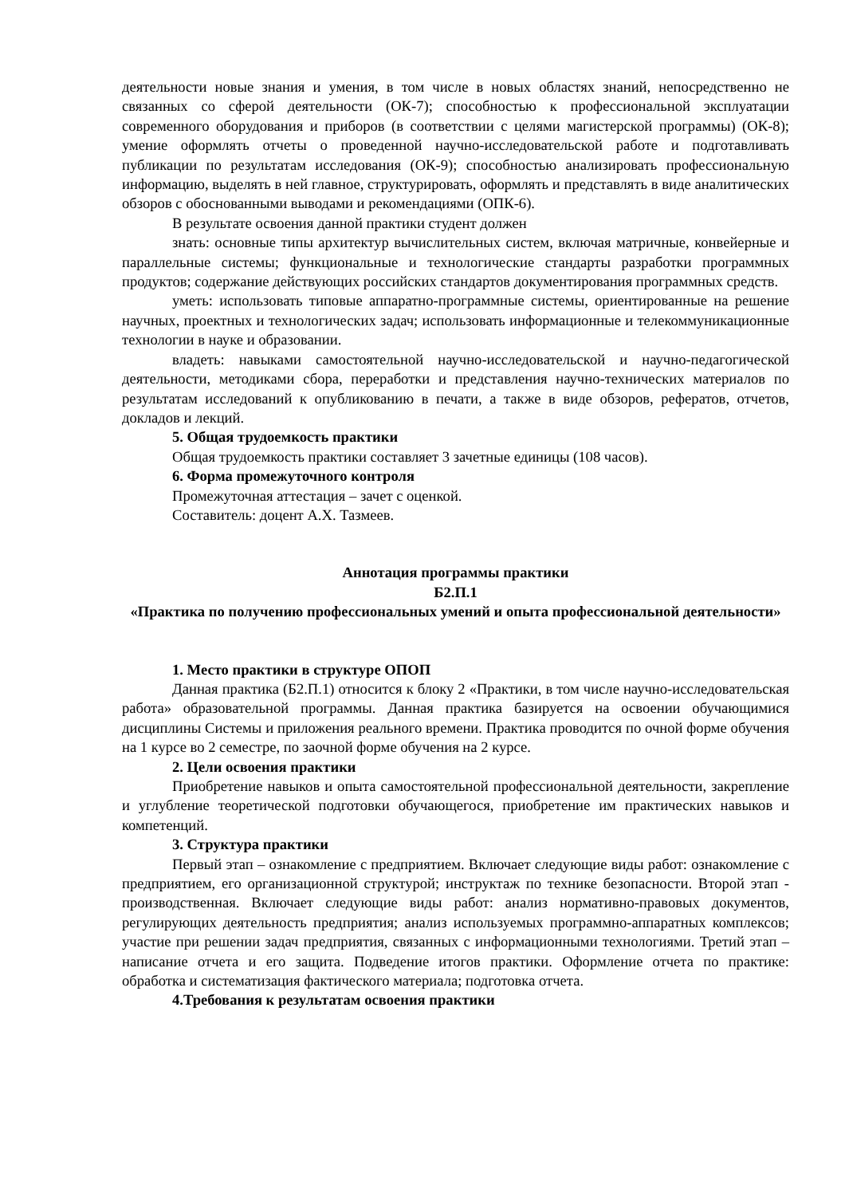деятельности новые знания и умения, в том числе в новых областях знаний, непосредственно не связанных со сферой деятельности (ОК-7); способностью к профессиональной эксплуатации современного оборудования и приборов (в соответствии с целями магистерской программы) (ОК-8); умение оформлять отчеты о проведенной научно-исследовательской работе и подготавливать публикации по результатам исследования (ОК-9); способностью анализировать профессиональную информацию, выделять в ней главное, структурировать, оформлять и представлять в виде аналитических обзоров с обоснованными выводами и рекомендациями (ОПК-6).
В результате освоения данной практики студент должен
знать: основные типы архитектур вычислительных систем, включая матричные, конвейерные и параллельные системы; функциональные и технологические стандарты разработки программных продуктов; содержание действующих российских стандартов документирования программных средств.
уметь: использовать типовые аппаратно-программные системы, ориентированные на решение научных, проектных и технологических задач; использовать информационные и телекоммуникационные технологии в науке и образовании.
владеть: навыками самостоятельной научно-исследовательской и научно-педагогической деятельности, методиками сбора, переработки и представления научно-технических материалов по результатам исследований к опубликованию в печати, а также в виде обзоров, рефератов, отчетов, докладов и лекций.
5. Общая трудоемкость практики
Общая трудоемкость практики составляет 3 зачетные единицы (108 часов).
6. Форма промежуточного контроля
Промежуточная аттестация – зачет с оценкой.
Составитель: доцент А.Х. Тазмеев.
Аннотация программы практики
Б2.П.1
«Практика по получению профессиональных умений и опыта профессиональной деятельности»
1. Место практики в структуре ОПОП
Данная практика (Б2.П.1) относится к блоку 2 «Практики, в том числе научно-исследовательская работа» образовательной программы. Данная практика базируется на освоении обучающимися дисциплины Системы и приложения реального времени. Практика проводится по очной форме обучения на 1 курсе во 2 семестре, по заочной форме обучения на 2 курсе.
2. Цели освоения практики
Приобретение навыков и опыта самостоятельной профессиональной деятельности, закрепление и углубление теоретической подготовки обучающегося, приобретение им практических навыков и компетенций.
3. Структура практики
Первый этап – ознакомление с предприятием. Включает следующие виды работ: ознакомление с предприятием, его организационной структурой; инструктаж по технике безопасности. Второй этап - производственная. Включает следующие виды работ: анализ нормативно-правовых документов, регулирующих деятельность предприятия; анализ используемых программно-аппаратных комплексов; участие при решении задач предприятия, связанных с информационными технологиями. Третий этап – написание отчета и его защита. Подведение итогов практики. Оформление отчета по практике: обработка и систематизация фактического материала; подготовка отчета.
4.Требования к результатам освоения практики